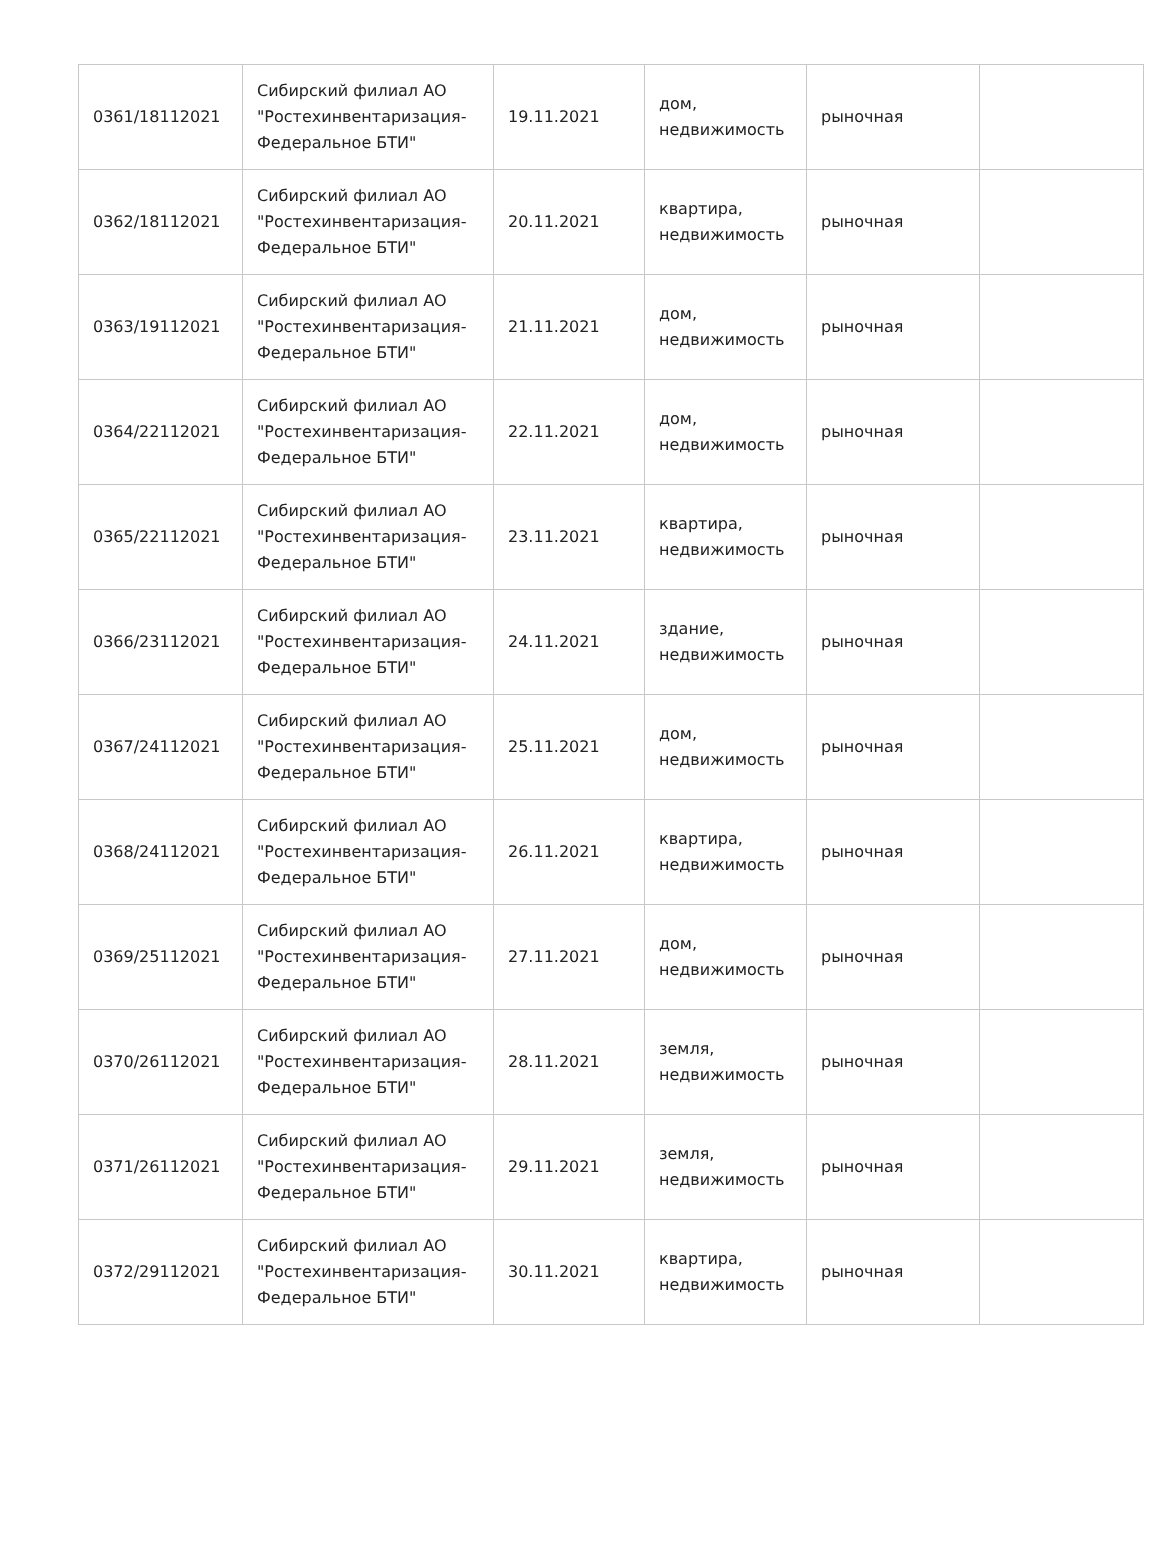| 0361/18112021 | Сибирский филиал АО "Ростехинвентаризация-Федеральное БТИ" | 19.11.2021 | дом, недвижимость | рыночная | |
| 0362/18112021 | Сибирский филиал АО "Ростехинвентаризация-Федеральное БТИ" | 20.11.2021 | квартира, недвижимость | рыночная | |
| 0363/19112021 | Сибирский филиал АО "Ростехинвентаризация-Федеральное БТИ" | 21.11.2021 | дом, недвижимость | рыночная | |
| 0364/22112021 | Сибирский филиал АО "Ростехинвентаризация-Федеральное БТИ" | 22.11.2021 | дом, недвижимость | рыночная | |
| 0365/22112021 | Сибирский филиал АО "Ростехинвентаризация-Федеральное БТИ" | 23.11.2021 | квартира, недвижимость | рыночная | |
| 0366/23112021 | Сибирский филиал АО "Ростехинвентаризация-Федеральное БТИ" | 24.11.2021 | здание, недвижимость | рыночная | |
| 0367/24112021 | Сибирский филиал АО "Ростехинвентаризация-Федеральное БТИ" | 25.11.2021 | дом, недвижимость | рыночная | |
| 0368/24112021 | Сибирский филиал АО "Ростехинвентаризация-Федеральное БТИ" | 26.11.2021 | квартира, недвижимость | рыночная | |
| 0369/25112021 | Сибирский филиал АО "Ростехинвентаризация-Федеральное БТИ" | 27.11.2021 | дом, недвижимость | рыночная | |
| 0370/26112021 | Сибирский филиал АО "Ростехинвентаризация-Федеральное БТИ" | 28.11.2021 | земля, недвижимость | рыночная | |
| 0371/26112021 | Сибирский филиал АО "Ростехинвентаризация-Федеральное БТИ" | 29.11.2021 | земля, недвижимость | рыночная | |
| 0372/29112021 | Сибирский филиал АО "Ростехинвентаризация-Федеральное БТИ" | 30.11.2021 | квартира, недвижимость | рыночная | |